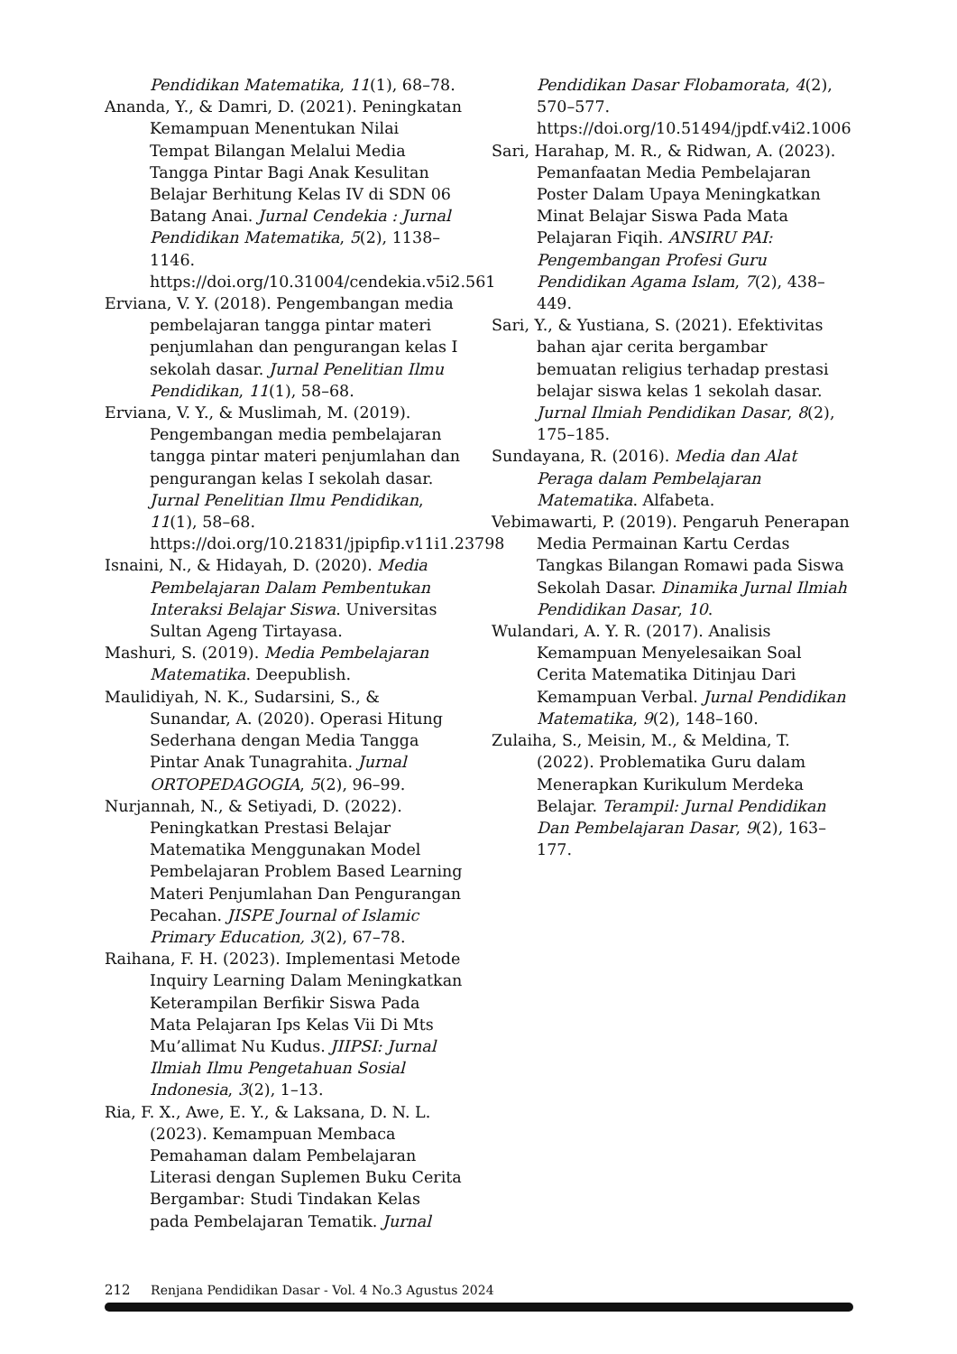Pendidikan Matematika, 11(1), 68–78.
Ananda, Y., & Damri, D. (2021). Peningkatan Kemampuan Menentukan Nilai Tempat Bilangan Melalui Media Tangga Pintar Bagi Anak Kesulitan Belajar Berhitung Kelas IV di SDN 06 Batang Anai. Jurnal Cendekia : Jurnal Pendidikan Matematika, 5(2), 1138–1146. https://doi.org/10.31004/cendekia.v5i2.561
Erviana, V. Y. (2018). Pengembangan media pembelajaran tangga pintar materi penjumlahan dan pengurangan kelas I sekolah dasar. Jurnal Penelitian Ilmu Pendidikan, 11(1), 58–68.
Erviana, V. Y., & Muslimah, M. (2019). Pengembangan media pembelajaran tangga pintar materi penjumlahan dan pengurangan kelas I sekolah dasar. Jurnal Penelitian Ilmu Pendidikan, 11(1), 58–68. https://doi.org/10.21831/jpipfip.v11i1.23798
Isnaini, N., & Hidayah, D. (2020). Media Pembelajaran Dalam Pembentukan Interaksi Belajar Siswa. Universitas Sultan Ageng Tirtayasa.
Mashuri, S. (2019). Media Pembelajaran Matematika. Deepublish.
Maulidiyah, N. K., Sudarsini, S., & Sunandar, A. (2020). Operasi Hitung Sederhana dengan Media Tangga Pintar Anak Tunagrahita. Jurnal ORTOPEDAGOGIA, 5(2), 96–99.
Nurjannah, N., & Setiyadi, D. (2022). Peningkatkan Prestasi Belajar Matematika Menggunakan Model Pembelajaran Problem Based Learning Materi Penjumlahan Dan Pengurangan Pecahan. JISPE Journal of Islamic Primary Education, 3(2), 67–78.
Raihana, F. H. (2023). Implementasi Metode Inquiry Learning Dalam Meningkatkan Keterampilan Berfikir Siswa Pada Mata Pelajaran Ips Kelas Vii Di Mts Mu’allimat Nu Kudus. JIIPSI: Jurnal Ilmiah Ilmu Pengetahuan Sosial Indonesia, 3(2), 1–13.
Ria, F. X., Awe, E. Y., & Laksana, D. N. L. (2023). Kemampuan Membaca Pemahaman dalam Pembelajaran Literasi dengan Suplemen Buku Cerita Bergambar: Studi Tindakan Kelas pada Pembelajaran Tematik. Jurnal
Pendidikan Dasar Flobamorata, 4(2), 570–577. https://doi.org/10.51494/jpdf.v4i2.1006
Sari, Harahap, M. R., & Ridwan, A. (2023). Pemanfaatan Media Pembelajaran Poster Dalam Upaya Meningkatkan Minat Belajar Siswa Pada Mata Pelajaran Fiqih. ANSIRU PAI: Pengembangan Profesi Guru Pendidikan Agama Islam, 7(2), 438–449.
Sari, Y., & Yustiana, S. (2021). Efektivitas bahan ajar cerita bergambar bemuatan religius terhadap prestasi belajar siswa kelas 1 sekolah dasar. Jurnal Ilmiah Pendidikan Dasar, 8(2), 175–185.
Sundayana, R. (2016). Media dan Alat Peraga dalam Pembelajaran Matematika. Alfabeta.
Vebimawarti, P. (2019). Pengaruh Penerapan Media Permainan Kartu Cerdas Tangkas Bilangan Romawi pada Siswa Sekolah Dasar. Dinamika Jurnal Ilmiah Pendidikan Dasar, 10.
Wulandari, A. Y. R. (2017). Analisis Kemampuan Menyelesaikan Soal Cerita Matematika Ditinjau Dari Kemampuan Verbal. Jurnal Pendidikan Matematika, 9(2), 148–160.
Zulaiha, S., Meisin, M., & Meldina, T. (2022). Problematika Guru dalam Menerapkan Kurikulum Merdeka Belajar. Terampil: Jurnal Pendidikan Dan Pembelajaran Dasar, 9(2), 163–177.
212 Renjana Pendidikan Dasar - Vol. 4 No.3 Agustus 2024